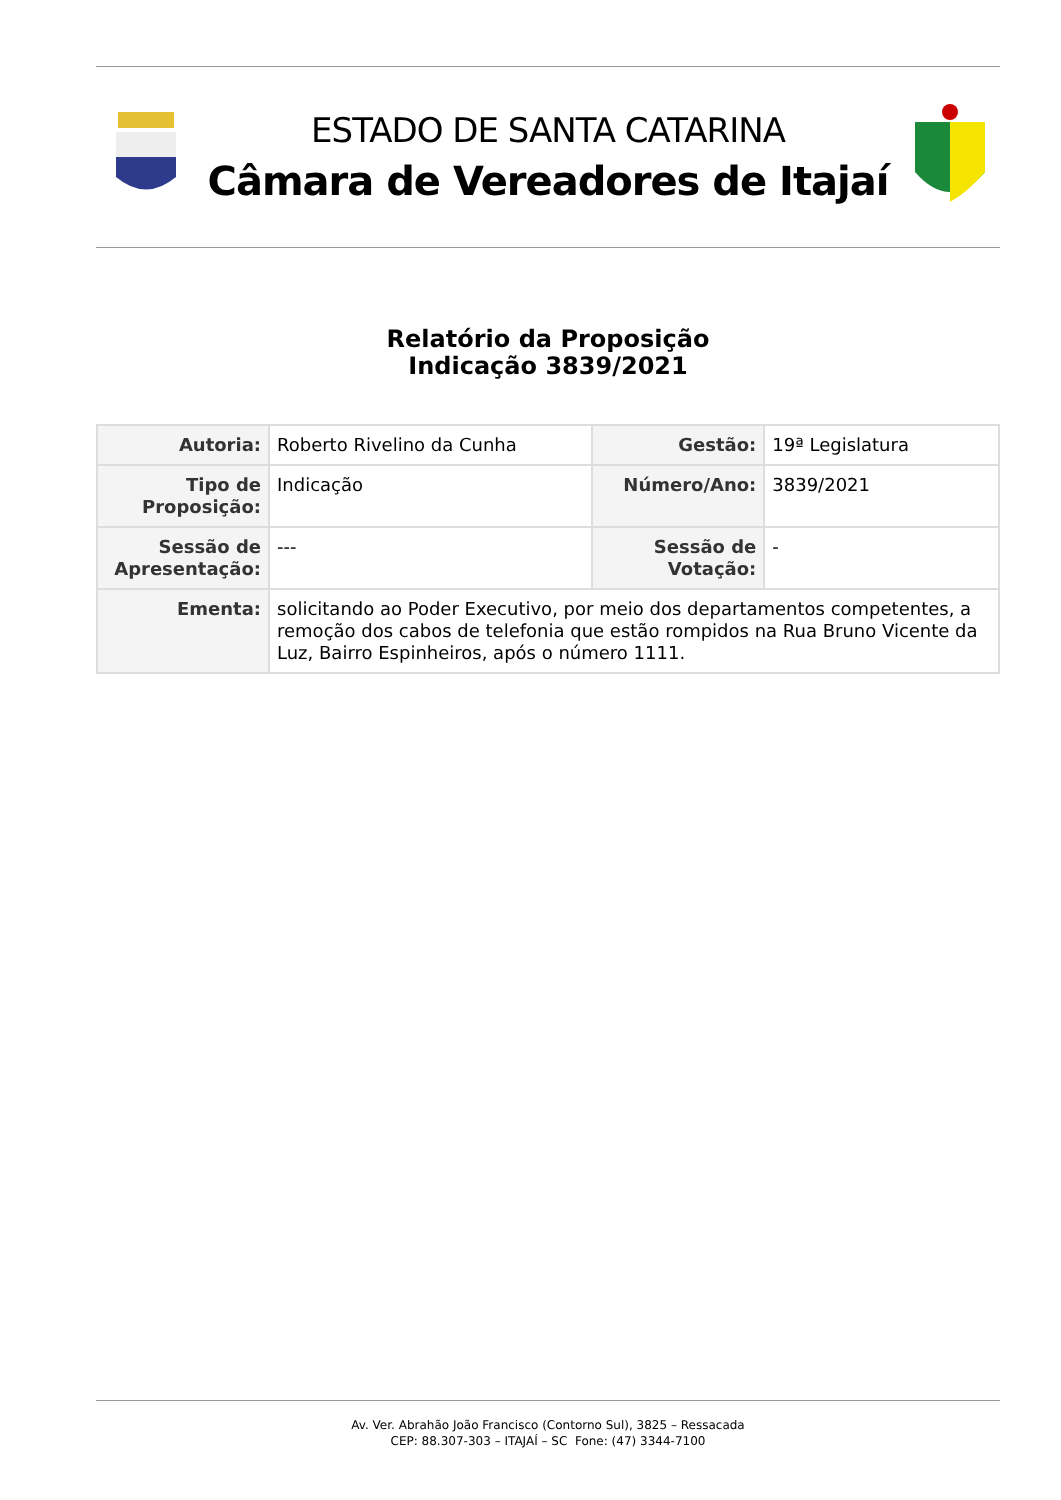ESTADO DE SANTA CATARINA
Câmara de Vereadores de Itajaí
Relatório da Proposição
Indicação 3839/2021
| Autoria: | Roberto Rivelino da Cunha | Gestão: | 19ª Legislatura |
| Tipo de Proposição: | Indicação | Número/Ano: | 3839/2021 |
| Sessão de Apresentação: | --- | Sessão de Votação: | - |
| Ementa: | solicitando ao Poder Executivo, por meio dos departamentos competentes, a remoção dos cabos de telefonia que estão rompidos na Rua Bruno Vicente da Luz, Bairro Espinheiros, após o número 1111. | | |
Av. Ver. Abrahão João Francisco (Contorno Sul), 3825 – Ressacada
CEP: 88.307-303 – ITAJAÍ – SC Fone: (47) 3344-7100